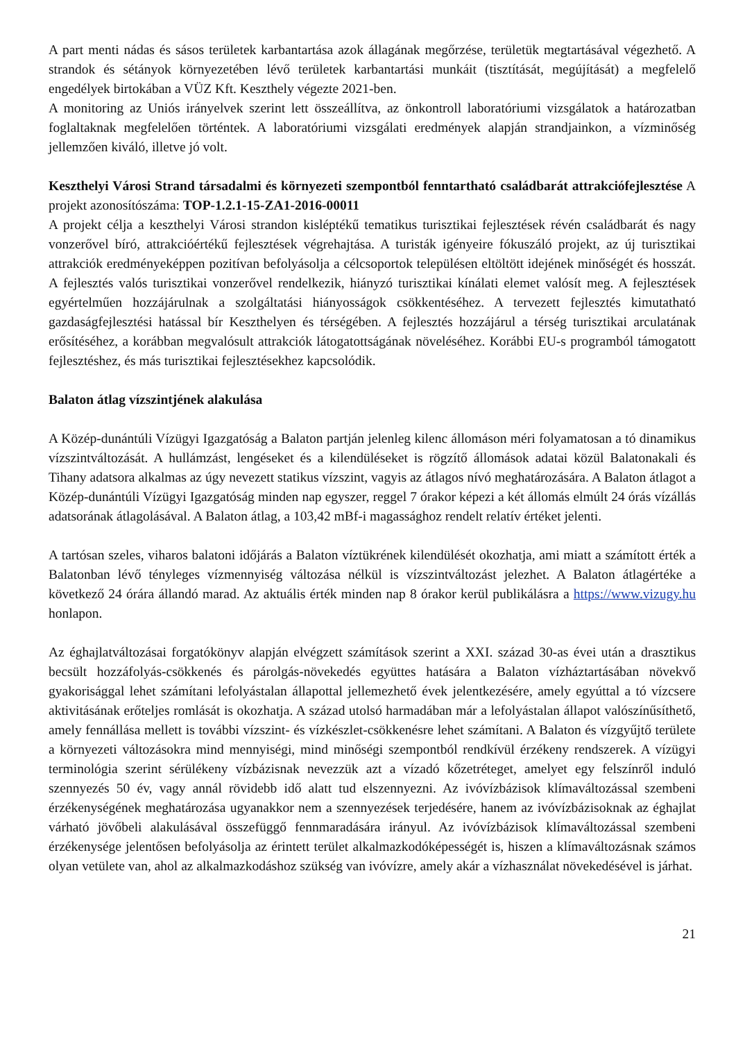A part menti nádas és sásos területek karbantartása azok állagának megőrzése, területük megtartásával végezhető. A strandok és sétányok környezetében lévő területek karbantartási munkáit (tisztítását, megújítását) a megfelelő engedélyek birtokában a VÜZ Kft. Keszthely végezte 2021-ben.
A monitoring az Uniós irányelvek szerint lett összeállítva, az önkontroll laboratóriumi vizsgálatok a határozatban foglaltaknak megfelelően történtek. A laboratóriumi vizsgálati eredmények alapján strandjainkon, a vízminőség jellemzően kiváló, illetve jó volt.
Keszthelyi Városi Strand társadalmi és környezeti szempontból fenntartható családbarát attrakciófejlesztése A projekt azonosítószáma: TOP-1.2.1-15-ZA1-2016-00011
A projekt célja a keszthelyi Városi strandon kisléptékű tematikus turisztikai fejlesztések révén családbarát és nagy vonzerővel bíró, attrakcióértékű fejlesztések végrehajtása. A turisták igényeire fókuszáló projekt, az új turisztikai attrakciók eredményeképpen pozitívan befolyásolja a célcsoportok településen eltöltött idejének minőségét és hosszát. A fejlesztés valós turisztikai vonzerővel rendelkezik, hiányzó turisztikai kínálati elemet valósít meg. A fejlesztések egyértelműen hozzájárulnak a szolgáltatási hiányosságok csökkentéséhez. A tervezett fejlesztés kimutatható gazdaságfejlesztési hatással bír Keszthelyen és térségében. A fejlesztés hozzájárul a térség turisztikai arculatának erősítéséhez, a korábban megvalósult attrakciók látogatottságának növeléséhez. Korábbi EU-s programból támogatott fejlesztéshez, és más turisztikai fejlesztésekhez kapcsolódik.
Balaton átlag vízszintjének alakulása
A Közép-dunántúli Vízügyi Igazgatóság a Balaton partján jelenleg kilenc állomáson méri folyamatosan a tó dinamikus vízszintváltozását. A hullámzást, lengéseket és a kilendüléseket is rögzítő állomások adatai közül Balatonakali és Tihany adatsora alkalmas az úgy nevezett statikus vízszint, vagyis az átlagos nívó meghatározására. A Balaton átlagot a Közép-dunántúli Vízügyi Igazgatóság minden nap egyszer, reggel 7 órakor képezi a két állomás elmúlt 24 órás vízállás adatsorának átlagolásával. A Balaton átlag, a 103,42 mBf-i magassághoz rendelt relatív értéket jelenti.
A tartósan szeles, viharos balatoni időjárás a Balaton víztükrének kilendülését okozhatja, ami miatt a számított érték a Balatonban lévő tényleges vízmennyiség változása nélkül is vízszintváltozást jelezhet. A Balaton átlagértéke a következő 24 órára állandó marad. Az aktuális érték minden nap 8 órakor kerül publikálásra a https://www.vizugy.hu honlapon.
Az éghajlatváltozásai forgatókönyv alapján elvégzett számítások szerint a XXI. század 30-as évei után a drasztikus becsült hozzáfolyás-csökkenés és párolgás-növekedés együttes hatására a Balaton vízháztartásában növekvő gyakorisággal lehet számítani lefolyástalan állapottal jellemezhető évek jelentkezésére, amely egyúttal a tó vízcsere aktivitásának erőteljes romlását is okozhatja. A század utolsó harmadában már a lefolyástalan állapot valószínűsíthető, amely fennállása mellett is további vízszint- és vízkészlet-csökkenésre lehet számítani. A Balaton és vízgyűjtő területe a környezeti változásokra mind mennyiségi, mind minőségi szempontból rendkívül érzékeny rendszerek. A vízügyi terminológia szerint sérülékeny vízbázisnak nevezzük azt a vízadó kőzetréteget, amelyet egy felszínről induló szennyezés 50 év, vagy annál rövidebb idő alatt tud elszennyezni. Az ivóvízbázisok klímaváltozással szembeni érzékenységének meghatározása ugyanakkor nem a szennyezések terjedésére, hanem az ivóvízbázisoknak az éghajlat várható jövőbeli alakulásával összefüggő fennmaradására irányul. Az ivóvízbázisok klímaváltozással szembeni érzékenysége jelentősen befolyásolja az érintett terület alkalmazkodóképességét is, hiszen a klímaváltozásnak számos olyan vetülete van, ahol az alkalmazkodáshoz szükség van ivóvízre, amely akár a vízhasználat növekedésével is járhat.
21